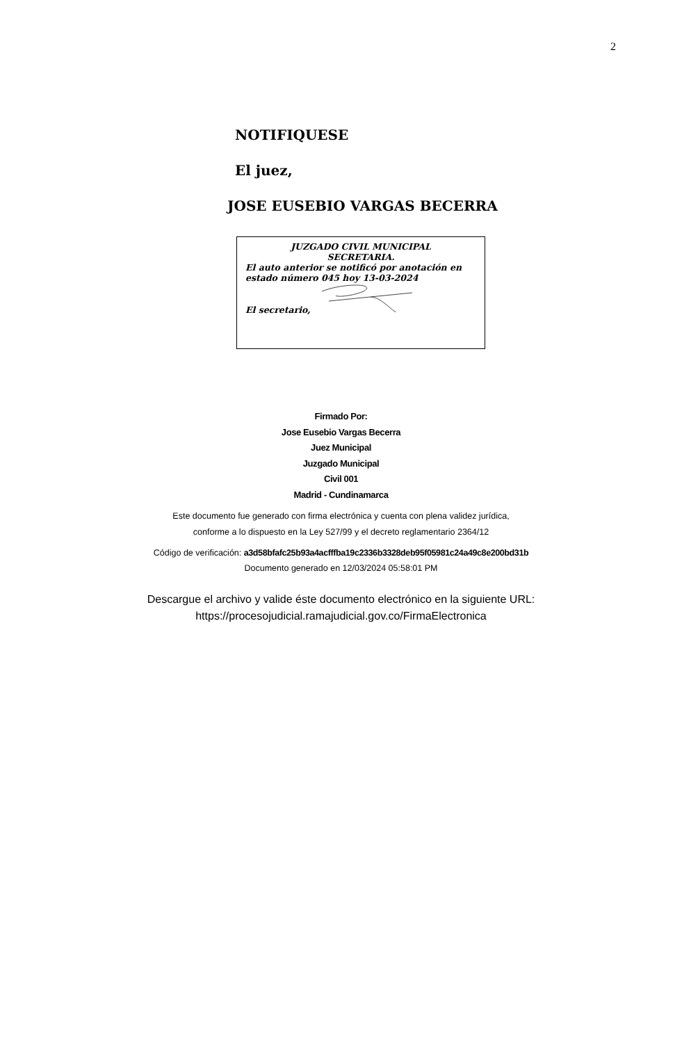2
NOTIFIQUESE
El juez,
JOSE EUSEBIO VARGAS BECERRA
JUZGADO CIVIL MUNICIPAL
SECRETARIA.
El auto anterior se notificó por anotación en estado número 045 hoy 13-03-2024
El secretario,
Firmado Por:
Jose Eusebio Vargas Becerra
Juez Municipal
Juzgado Municipal
Civil 001
Madrid - Cundinamarca
Este documento fue generado con firma electrónica y cuenta con plena validez jurídica,
conforme a lo dispuesto en la Ley 527/99 y el decreto reglamentario 2364/12
Código de verificación: a3d58bfafc25b93a4acfffba19c2336b3328deb95f05981c24a49c8e200bd31b
Documento generado en 12/03/2024 05:58:01 PM
Descargue el archivo y valide éste documento electrónico en la siguiente URL:
https://procesojudicial.ramajudicial.gov.co/FirmaElectronica